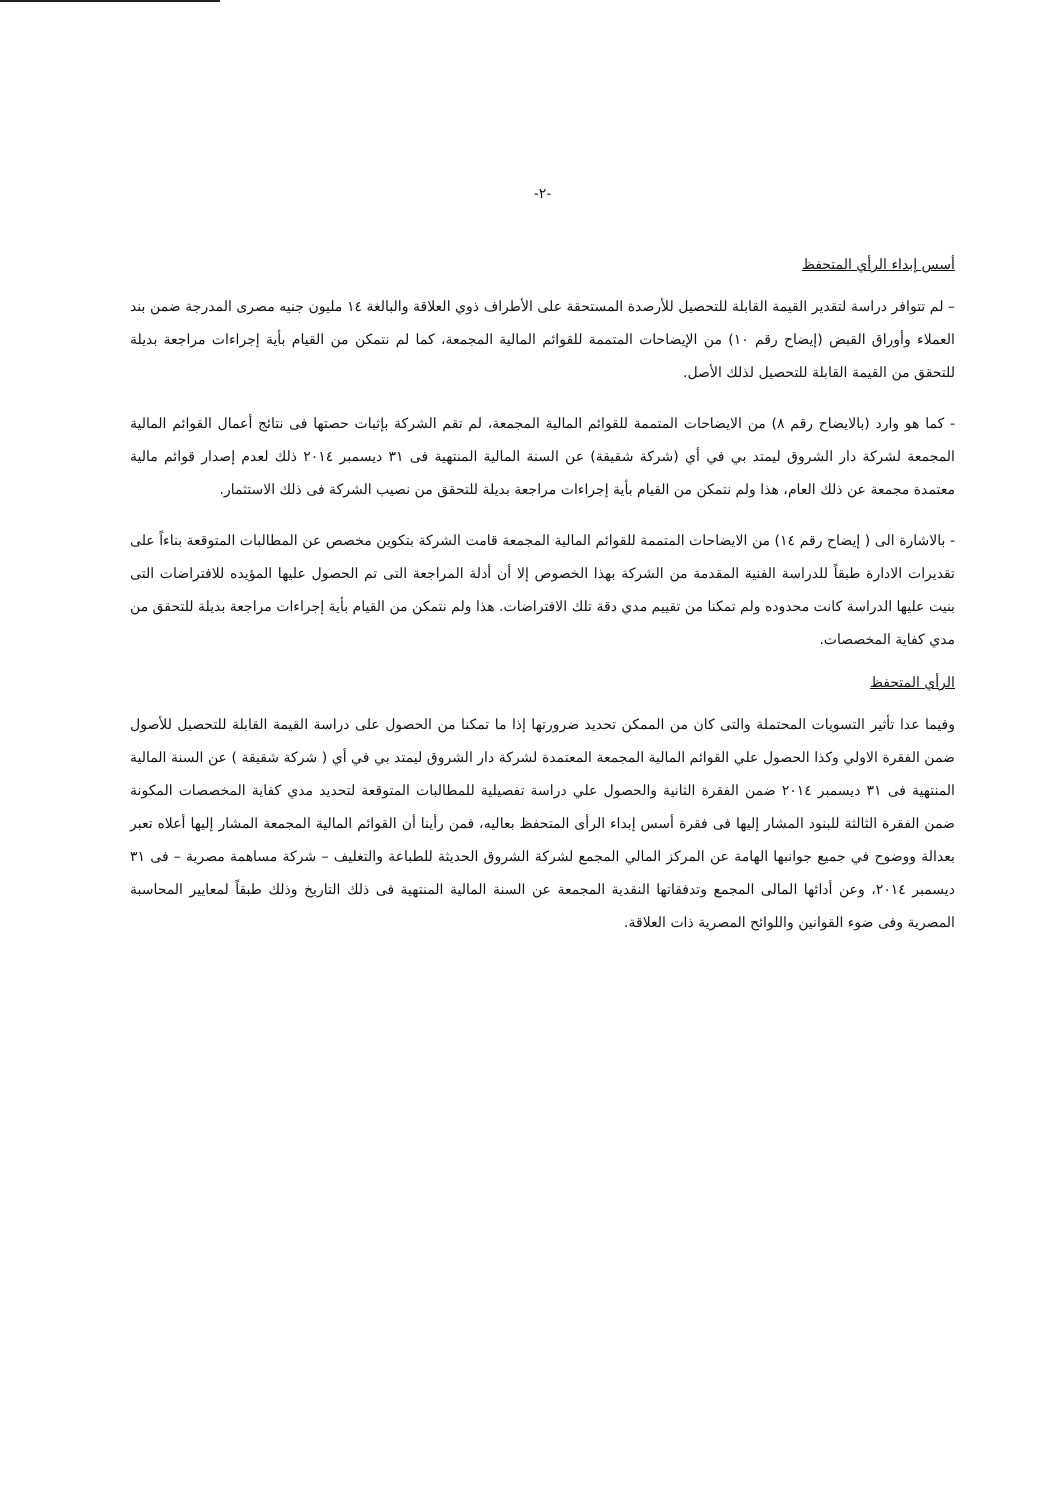-٢-
أسس إبداء الرأي المتحفظ
– لم تتوافر دراسة لتقدير القيمة القابلة للتحصيل للأرصدة المستحقة على الأطراف ذوي العلاقة والبالغة ١٤ مليون جنيه مصرى المدرجة ضمن بند العملاء وأوراق القبض (إيضاح رقم ١٠) من الإيضاحات المتممة للقوائم المالية المجمعة، كما لم نتمكن من القيام بأية إجراءات مراجعة بديلة للتحقق من القيمة القابلة للتحصيل لذلك الأصل.
- كما هو وارد (بالايضاح رقم ٨) من الايضاحات المتممة للقوائم المالية المجمعة، لم تقم الشركة بإثبات حصتها فى نتائج أعمال القوائم المالية المجمعة لشركة دار الشروق ليمتد بي في أي (شركة شقيقة) عن السنة المالية المنتهية فى ٣١ ديسمبر ٢٠١٤ ذلك لعدم إصدار قوائم مالية معتمدة مجمعة عن ذلك العام، هذا ولم نتمكن من القيام بأية إجراءات مراجعة بديلة للتحقق من نصيب الشركة فى ذلك الاستثمار.
- بالاشارة الى ( إيضاح رقم ١٤) من الايضاحات المتممة للقوائم المالية المجمعة قامت الشركة بتكوين مخصص عن المطالبات المتوقعة بناءاً على تقديرات الادارة طبقاً للدراسة الفنية المقدمة من الشركة بهذا الخصوص إلا أن أدلة المراجعة التى تم الحصول عليها المؤيده للافتراضات التى بنيت عليها الدراسة كانت محدوده ولم تمكنا من تقييم مدي دقة تلك الافتراضات. هذا ولم نتمكن من القيام بأية إجراءات مراجعة بديلة للتحقق من مدي كفاية المخصصات.
الرأي المتحفظ
وفيما عدا تأثير التسويات المحتملة والتى كان من الممكن تحديد ضرورتها إذا ما تمكنا من الحصول على دراسة القيمة القابلة للتحصيل للأصول ضمن الفقرة الاولي وكذا الحصول علي القوائم المالية المجمعة المعتمدة لشركة دار الشروق ليمتد بي في أي ( شركة شقيقة ) عن السنة المالية المنتهية فى ٣١ ديسمبر ٢٠١٤ ضمن الفقرة الثانية والحصول علي دراسة تفصيلية للمطالبات المتوقعة لتحديد مدي كفاية المخصصات المكونة ضمن الفقرة الثالثة للبنود المشار إليها فى فقرة أسس إبداء الرأى المتحفظ بعاليه، فمن رأينا أن القوائم المالية المجمعة المشار إليها أعلاه تعبر بعدالة ووضوح في جميع جوانبها الهامة عن المركز المالي المجمع لشركة الشروق الحديثة للطباعة والتغليف – شركة مساهمة مصرية – فى ٣١ ديسمبر ٢٠١٤، وعن أدائها المالى المجمع وتدفقاتها النقدية المجمعة عن السنة المالية المنتهية فى ذلك التاريخ وذلك طبقاً لمعايير المحاسبة المصرية وفى ضوء القوانين واللوائح المصرية ذات العلاقة.